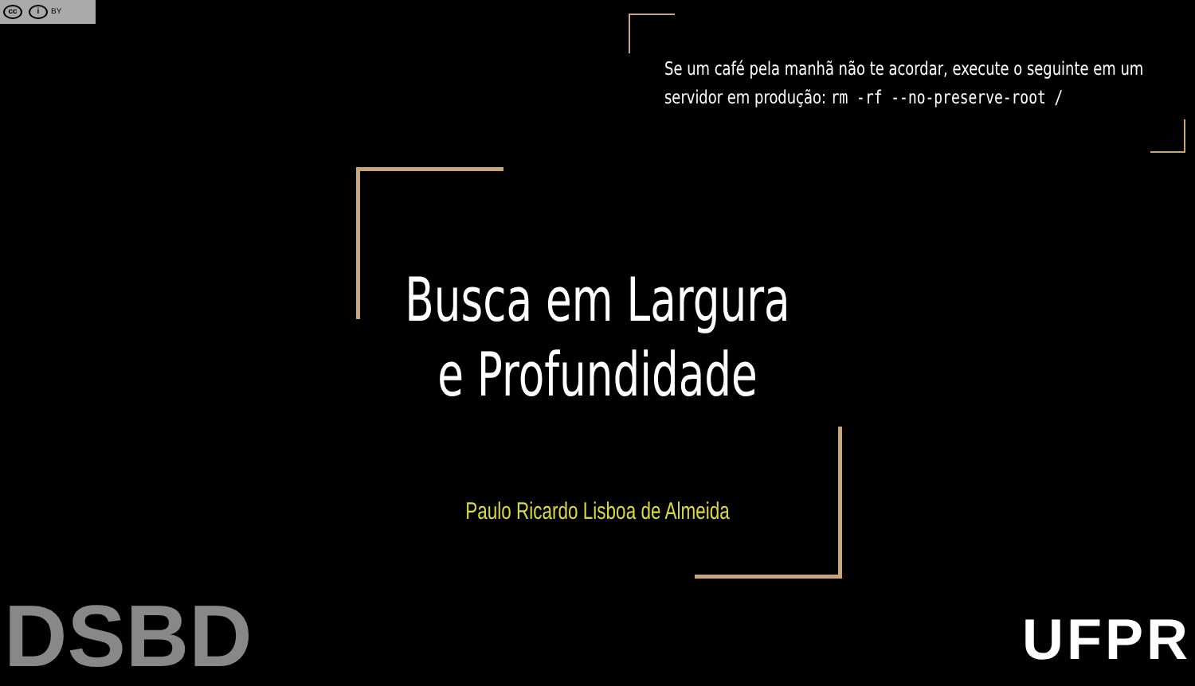cc i BY
Se um café pela manhã não te acordar, execute o seguinte em um servidor em produção: rm -rf --no-preserve-root /
Busca em Largura
e Profundidade
Paulo Ricardo Lisboa de Almeida
DSBD UFPR